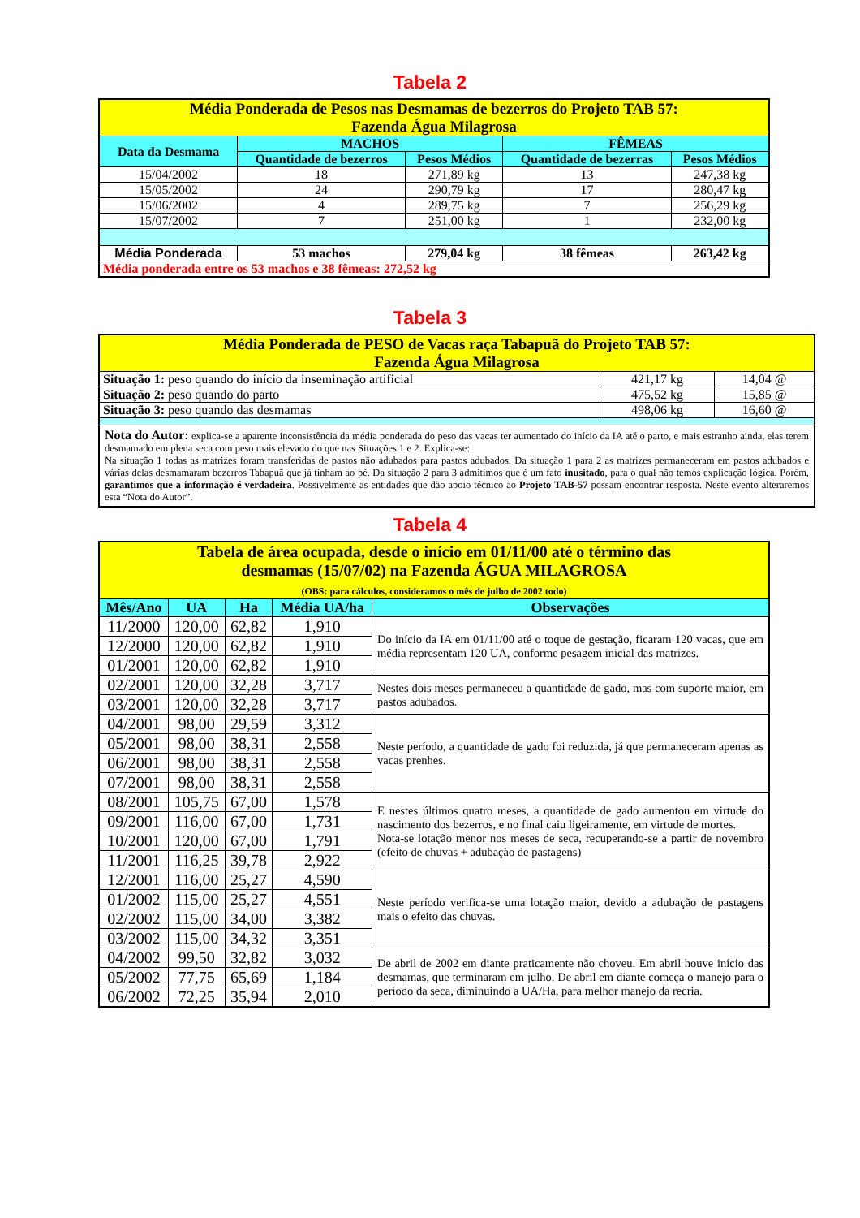Tabela 2
| Média Ponderada de Pesos nas Desmamas de bezerros do Projeto TAB 57: Fazenda Água Milagrosa | | | | |
| Data da Desmama | MACHOS | | FÊMEAS | |
| | Quantidade de bezerros | Pesos Médios | Quantidade de bezerras | Pesos Médios |
| 15/04/2002 | 18 | 271,89 kg | 13 | 247,38 kg |
| 15/05/2002 | 24 | 290,79 kg | 17 | 280,47 kg |
| 15/06/2002 | 4 | 289,75 kg | 7 | 256,29 kg |
| 15/07/2002 | 7 | 251,00 kg | 1 | 232,00 kg |
| Média Ponderada | 53 machos | 279,04 kg | 38 fêmeas | 263,42 kg |
| Média ponderada entre os 53 machos e 38 fêmeas: 272,52 kg | | | | |
Tabela 3
| Média Ponderada de PESO de Vacas raça Tabapuã do Projeto TAB 57: Fazenda Água Milagrosa | | |
| Situação 1: peso quando do início da inseminação artificial | 421,17 kg | 14,04 @ |
| Situação 2: peso quando do parto | 475,52 kg | 15,85 @ |
| Situação 3: peso quando das desmamas | 498,06 kg | 16,60 @ |
| Nota do Autor: explica-se a aparente inconsistência da média ponderada do peso das vacas ter aumentado do início da IA até o parto, e mais estranho ainda, elas terem desmamado em plena seca com peso mais elevado do que nas Situações 1 e 2. Explica-se: Na situação 1 todas as matrizes foram transferidas de pastos não adubados para pastos adubados. Da situação 1 para 2 as matrizes permaneceram em pastos adubados e várias delas desmamaram bezerros Tabapuã que já tinham ao pé. Da situação 2 para 3 admitimos que é um fato inusitado , para o qual não temos explicação lógica. Porém, garantimos que a informação é verdadeira . Possivelmente as entidades que dão apoio técnico ao Projeto TAB-57 possam encontrar resposta. Neste evento alteraremos esta “Nota do Autor”. | | |
Tabela 4
| Tabela de área ocupada, desde o início em 01/11/00 até o término das desmamas (15/07/02) na Fazenda ÁGUA MILAGROSA (OBS: para cálculos, consideramos o mês de julho de 2002 todo) | | | | |
| Mês/Ano | UA | Ha | Média UA/ha | Observações |
| 11/2000 | 120,00 | 62,82 | 1,910 | Do início da IA em 01/11/00 até o toque de gestação, ficaram 120 vacas, que em média representam 120 UA, conforme pesagem inicial das matrizes. |
| 12/2000 | 120,00 | 62,82 | 1,910 | |
| 01/2001 | 120,00 | 62,82 | 1,910 | |
| 02/2001 | 120,00 | 32,28 | 3,717 | Nestes dois meses permaneceu a quantidade de gado, mas com suporte maior, em pastos adubados. |
| 03/2001 | 120,00 | 32,28 | 3,717 | |
| 04/2001 | 98,00 | 29,59 | 3,312 | Neste período, a quantidade de gado foi reduzida, já que permaneceram apenas as vacas prenhes. |
| 05/2001 | 98,00 | 38,31 | 2,558 | |
| 06/2001 | 98,00 | 38,31 | 2,558 | |
| 07/2001 | 98,00 | 38,31 | 2,558 | |
| 08/2001 | 105,75 | 67,00 | 1,578 | E nestes últimos quatro meses, a quantidade de gado aumentou em virtude do nascimento dos bezerros, e no final caiu ligeiramente, em virtude de mortes. Nota-se lotação menor nos meses de seca, recuperando-se a partir de novembro (efeito de chuvas + adubação de pastagens) |
| 09/2001 | 116,00 | 67,00 | 1,731 | |
| 10/2001 | 120,00 | 67,00 | 1,791 | |
| 11/2001 | 116,25 | 39,78 | 2,922 | |
| 12/2001 | 116,00 | 25,27 | 4,590 | Neste período verifica-se uma lotação maior, devido a adubação de pastagens mais o efeito das chuvas. |
| 01/2002 | 115,00 | 25,27 | 4,551 | |
| 02/2002 | 115,00 | 34,00 | 3,382 | |
| 03/2002 | 115,00 | 34,32 | 3,351 | |
| 04/2002 | 99,50 | 32,82 | 3,032 | De abril de 2002 em diante praticamente não choveu. Em abril houve início das desmamas, que terminaram em julho. De abril em diante começa o manejo para o período da seca, diminuindo a UA/Ha, para melhor manejo da recria. |
| 05/2002 | 77,75 | 65,69 | 1,184 | |
| 06/2002 | 72,25 | 35,94 | 2,010 | |